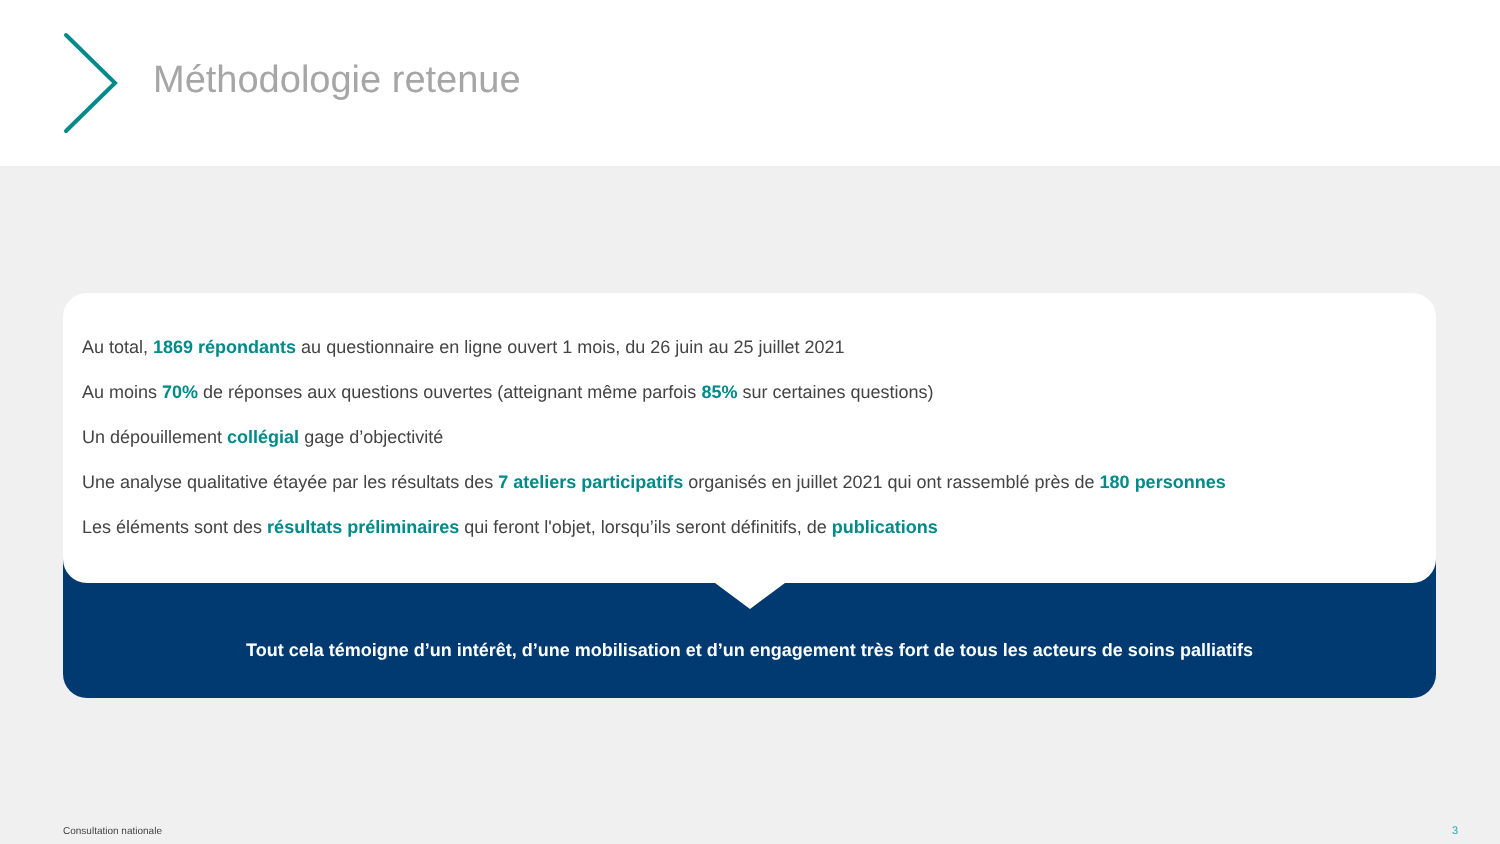Méthodologie retenue
Au total, 1869 répondants au questionnaire en ligne ouvert 1 mois, du 26 juin au 25 juillet 2021
Au moins 70% de réponses aux questions ouvertes (atteignant même parfois 85% sur certaines questions)
Un dépouillement collégial gage d’objectivité
Une analyse qualitative étayée par les résultats des 7 ateliers participatifs organisés en juillet 2021 qui ont rassemblé près de 180 personnes
Les éléments sont des résultats préliminaires qui feront l'objet, lorsqu’ils seront définitifs, de publications
Tout cela témoigne d’un intérêt, d’une mobilisation et d’un engagement très fort de tous les acteurs de soins palliatifs
Consultation nationale 3